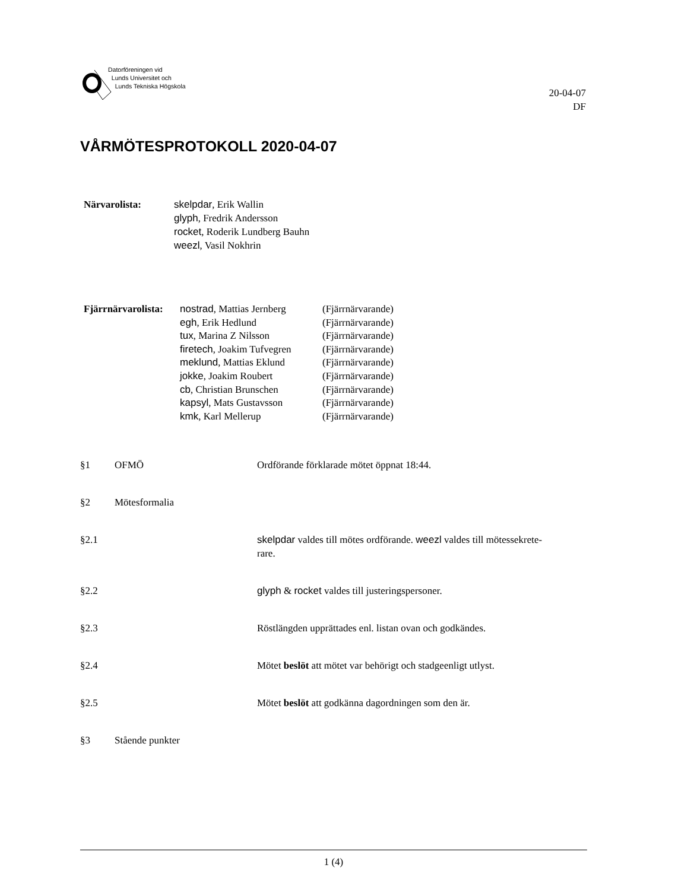Datorföreningen vid
Lunds Universitet och
Lunds Tekniska Högskola
20-04-07
DF
VÅRMÖTESPROTOKOLL 2020-04-07
| Närvarolista: | skelpdar , Erik Wallin glyph , Fredrik Andersson rocket , Roderik Lundberg Bauhn weezl , Vasil Nokhrin |
| Fjärrnärvarolista: | nostrad , Mattias Jernberg | (Fjärrnärvarande) |
| | egh , Erik Hedlund | (Fjärrnärvarande) |
| | tux , Marina Z Nilsson | (Fjärrnärvarande) |
| | firetech , Joakim Tufvegren | (Fjärrnärvarande) |
| | meklund , Mattias Eklund | (Fjärrnärvarande) |
| | jokke , Joakim Roubert | (Fjärrnärvarande) |
| | cb , Christian Brunschen | (Fjärrnärvarande) |
| | kapsyl , Mats Gustavsson | (Fjärrnärvarande) |
| | kmk , Karl Mellerup | (Fjärrnärvarande) |
§1 OFMÖ Ordförande förklarade mötet öppnat 18:44.
§2 Mötesformalia
§2.1 skelpdar valdes till mötes ordförande. weezl valdes till mötessekrete-
rare.
§2.2 glyph & rocket valdes till justeringspersoner.
§2.3 Röstlängden upprättades enl. listan ovan och godkändes.
§2.4 Mötet beslöt att mötet var behörigt och stadgeenligt utlyst.
§2.5 Mötet beslöt att godkänna dagordningen som den är.
§3 Stående punkter
1 (4)